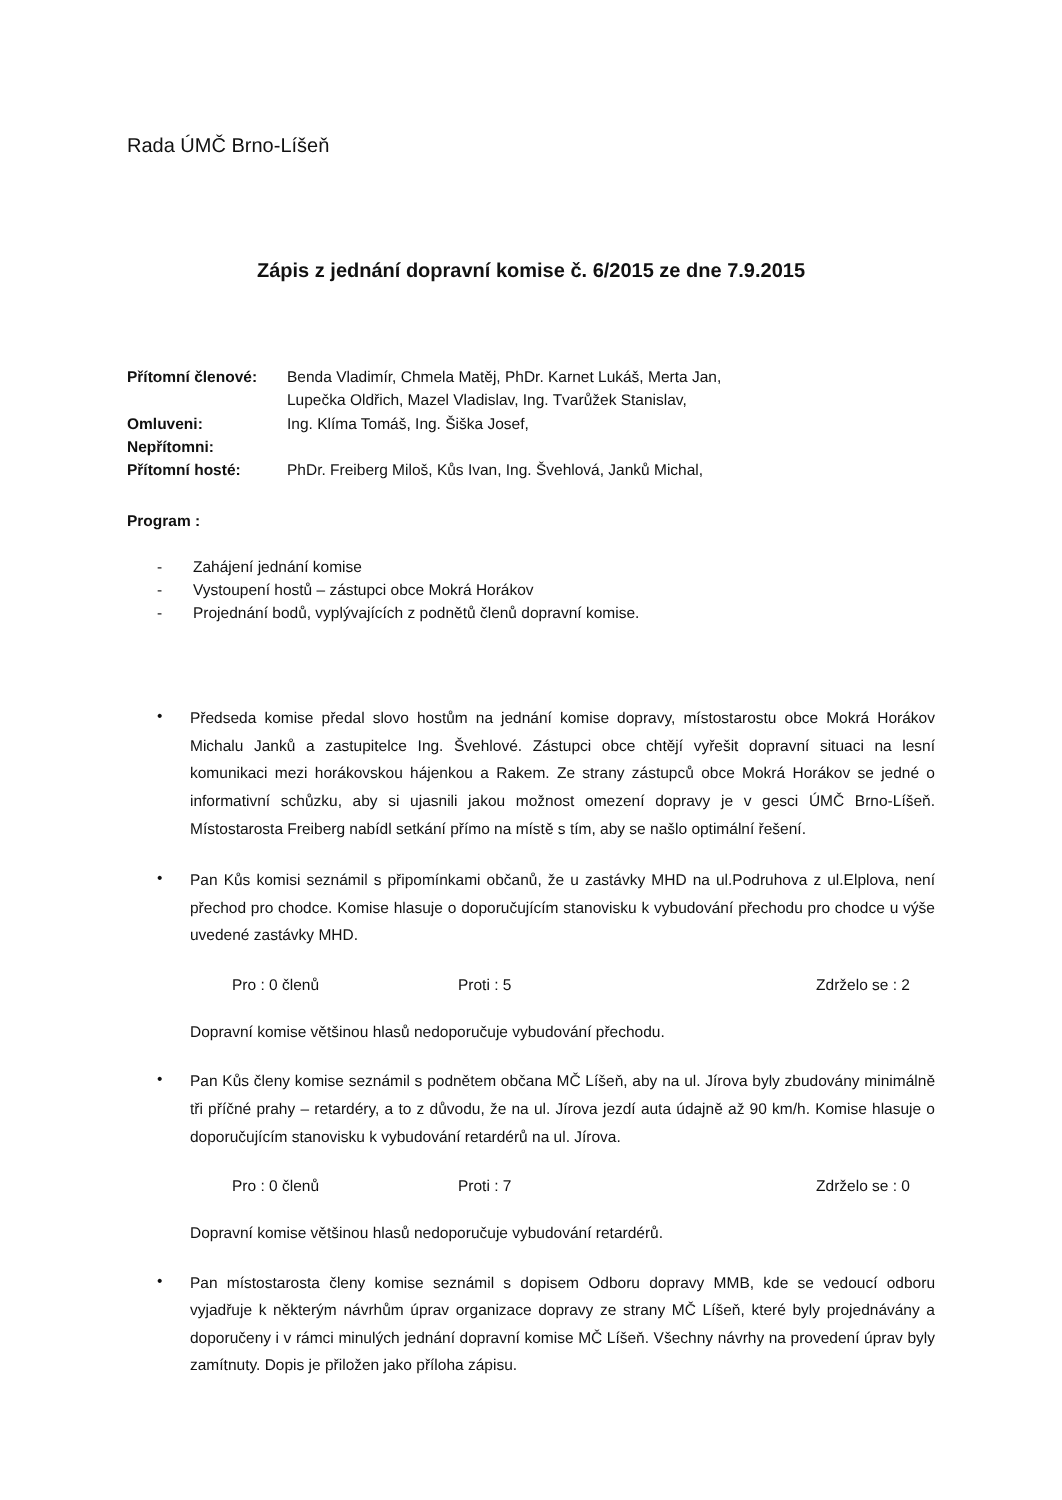Rada ÚMČ Brno-Líšeň
Zápis z jednání dopravní komise č. 6/2015 ze dne 7.9.2015
| Přítomní členové: | Benda Vladimír, Chmela Matěj, PhDr. Karnet Lukáš, Merta Jan, Lupečka Oldřich, Mazel Vladislav, Ing. Tvarůžek Stanislav, |
| Omluveni: | Ing. Klíma Tomáš, Ing. Šiška Josef, |
| Nepřítomni: | |
| Přítomní hosté: | PhDr. Freiberg Miloš, Kůs Ivan, Ing. Švehlová, Janků Michal, |
Program :
- Zahájení jednání komise
- Vystoupení hostů – zástupci obce Mokrá Horákov
- Projednání bodů, vyplývajících z podnětů členů dopravní komise.
•
Předseda komise předal slovo hostům na jednání komise dopravy, místostarostu obce Mokrá Horákov Michalu Janků a zastupitelce Ing. Švehlové. Zástupci obce chtějí vyřešit dopravní situaci na lesní komunikaci mezi horákovskou hájenkou a Rakem. Ze strany zástupců obce Mokrá Horákov se jedné o informativní schůzku, aby si ujasnili jakou možnost omezení dopravy je v gesci ÚMČ Brno-Líšeň. Místostarosta Freiberg nabídl setkání přímo na místě s tím, aby se našlo optimální řešení.
•
Pan Kůs komisi seznámil s připomínkami občanů, že u zastávky MHD na ul.Podruhova z ul.Elplova, není přechod pro chodce. Komise hlasuje o doporučujícím stanovisku k vybudování přechodu pro chodce u výše uvedené zastávky MHD.
Pro : 0 členů Proti : 5 Zdrželo se : 2
Dopravní komise většinou hlasů nedoporučuje vybudování přechodu.
•
Pan Kůs členy komise seznámil s podnětem občana MČ Líšeň, aby na ul. Jírova byly zbudovány minimálně tři příčné prahy – retardéry, a to z důvodu, že na ul. Jírova jezdí auta údajně až 90 km/h. Komise hlasuje o doporučujícím stanovisku k vybudování retardérů na ul. Jírova.
Pro : 0 členů Proti : 7 Zdrželo se : 0
Dopravní komise většinou hlasů nedoporučuje vybudování retardérů.
•
Pan místostarosta členy komise seznámil s dopisem Odboru dopravy MMB, kde se vedoucí odboru vyjadřuje k některým návrhům úprav organizace dopravy ze strany MČ Líšeň, které byly projednávány a doporučeny i v rámci minulých jednání dopravní komise MČ Líšeň. Všechny návrhy na provedení úprav byly zamítnuty. Dopis je přiložen jako příloha zápisu.